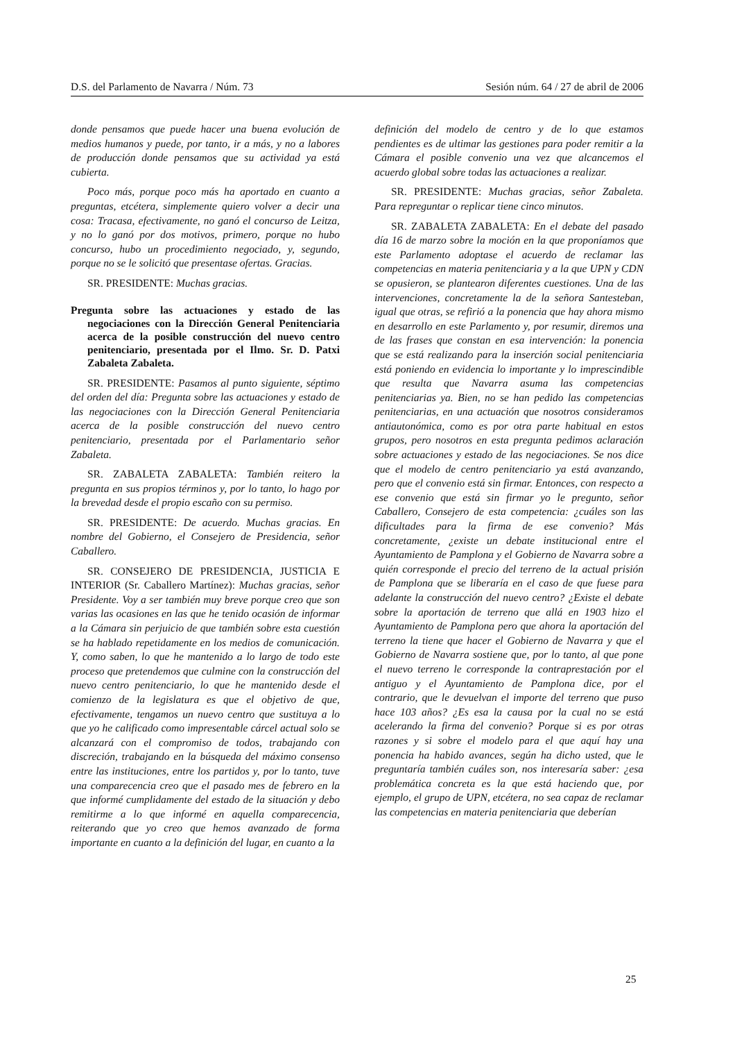D.S. del Parlamento de Navarra / Núm. 73 Sesión núm. 64 / 27 de abril de 2006
donde pensamos que puede hacer una buena evolución de medios humanos y puede, por tanto, ir a más, y no a labores de producción donde pensamos que su actividad ya está cubierta.
Poco más, porque poco más ha aportado en cuanto a preguntas, etcétera, simplemente quiero volver a decir una cosa: Tracasa, efectivamente, no ganó el concurso de Leitza, y no lo ganó por dos motivos, primero, porque no hubo concurso, hubo un procedimiento negociado, y, segundo, porque no se le solicitó que presentase ofertas. Gracias.
SR. PRESIDENTE: Muchas gracias.
Pregunta sobre las actuaciones y estado de las negociaciones con la Dirección General Penitenciaria acerca de la posible construcción del nuevo centro penitenciario, presentada por el Ilmo. Sr. D. Patxi Zabaleta Zabaleta.
SR. PRESIDENTE: Pasamos al punto siguiente, séptimo del orden del día: Pregunta sobre las actuaciones y estado de las negociaciones con la Dirección General Penitenciaria acerca de la posible construcción del nuevo centro penitenciario, presentada por el Parlamentario señor Zabaleta.
SR. ZABALETA ZABALETA: También reitero la pregunta en sus propios términos y, por lo tanto, lo hago por la brevedad desde el propio escaño con su permiso.
SR. PRESIDENTE: De acuerdo. Muchas gracias. En nombre del Gobierno, el Consejero de Presidencia, señor Caballero.
SR. CONSEJERO DE PRESIDENCIA, JUSTICIA E INTERIOR (Sr. Caballero Martínez): Muchas gracias, señor Presidente. Voy a ser también muy breve porque creo que son varias las ocasiones en las que he tenido ocasión de informar a la Cámara sin perjuicio de que también sobre esta cuestión se ha hablado repetidamente en los medios de comunicación. Y, como saben, lo que he mantenido a lo largo de todo este proceso que pretendemos que culmine con la construcción del nuevo centro penitenciario, lo que he mantenido desde el comienzo de la legislatura es que el objetivo de que, efectivamente, tengamos un nuevo centro que sustituya a lo que yo he calificado como impresentable cárcel actual solo se alcanzará con el compromiso de todos, trabajando con discreción, trabajando en la búsqueda del máximo consenso entre las instituciones, entre los partidos y, por lo tanto, tuve una comparecencia creo que el pasado mes de febrero en la que informé cumplidamente del estado de la situación y debo remitirme a lo que informé en aquella comparecencia, reiterando que yo creo que hemos avanzado de forma importante en cuanto a la definición del lugar, en cuanto a la
definición del modelo de centro y de lo que estamos pendientes es de ultimar las gestiones para poder remitir a la Cámara el posible convenio una vez que alcancemos el acuerdo global sobre todas las actuaciones a realizar.
SR. PRESIDENTE: Muchas gracias, señor Zabaleta. Para repreguntar o replicar tiene cinco minutos.
SR. ZABALETA ZABALETA: En el debate del pasado día 16 de marzo sobre la moción en la que proponíamos que este Parlamento adoptase el acuerdo de reclamar las competencias en materia penitenciaria y a la que UPN y CDN se opusieron, se plantearon diferentes cuestiones. Una de las intervenciones, concretamente la de la señora Santesteban, igual que otras, se refirió a la ponencia que hay ahora mismo en desarrollo en este Parlamento y, por resumir, diremos una de las frases que constan en esa intervención: la ponencia que se está realizando para la inserción social penitenciaria está poniendo en evidencia lo importante y lo imprescindible que resulta que Navarra asuma las competencias penitenciarias ya. Bien, no se han pedido las competencias penitenciarias, en una actuación que nosotros consideramos antiautonómica, como es por otra parte habitual en estos grupos, pero nosotros en esta pregunta pedimos aclaración sobre actuaciones y estado de las negociaciones. Se nos dice que el modelo de centro penitenciario ya está avanzando, pero que el convenio está sin firmar. Entonces, con respecto a ese convenio que está sin firmar yo le pregunto, señor Caballero, Consejero de esta competencia: ¿cuáles son las dificultades para la firma de ese convenio? Más concretamente, ¿existe un debate institucional entre el Ayuntamiento de Pamplona y el Gobierno de Navarra sobre a quién corresponde el precio del terreno de la actual prisión de Pamplona que se liberaría en el caso de que fuese para adelante la construcción del nuevo centro? ¿Existe el debate sobre la aportación de terreno que allá en 1903 hizo el Ayuntamiento de Pamplona pero que ahora la aportación del terreno la tiene que hacer el Gobierno de Navarra y que el Gobierno de Navarra sostiene que, por lo tanto, al que pone el nuevo terreno le corresponde la contraprestación por el antiguo y el Ayuntamiento de Pamplona dice, por el contrario, que le devuelvan el importe del terreno que puso hace 103 años? ¿Es esa la causa por la cual no se está acelerando la firma del convenio? Porque si es por otras razones y si sobre el modelo para el que aquí hay una ponencia ha habido avances, según ha dicho usted, que le preguntaría también cuáles son, nos interesaría saber: ¿esa problemática concreta es la que está haciendo que, por ejemplo, el grupo de UPN, etcétera, no sea capaz de reclamar las competencias en materia penitenciaria que deberían
25